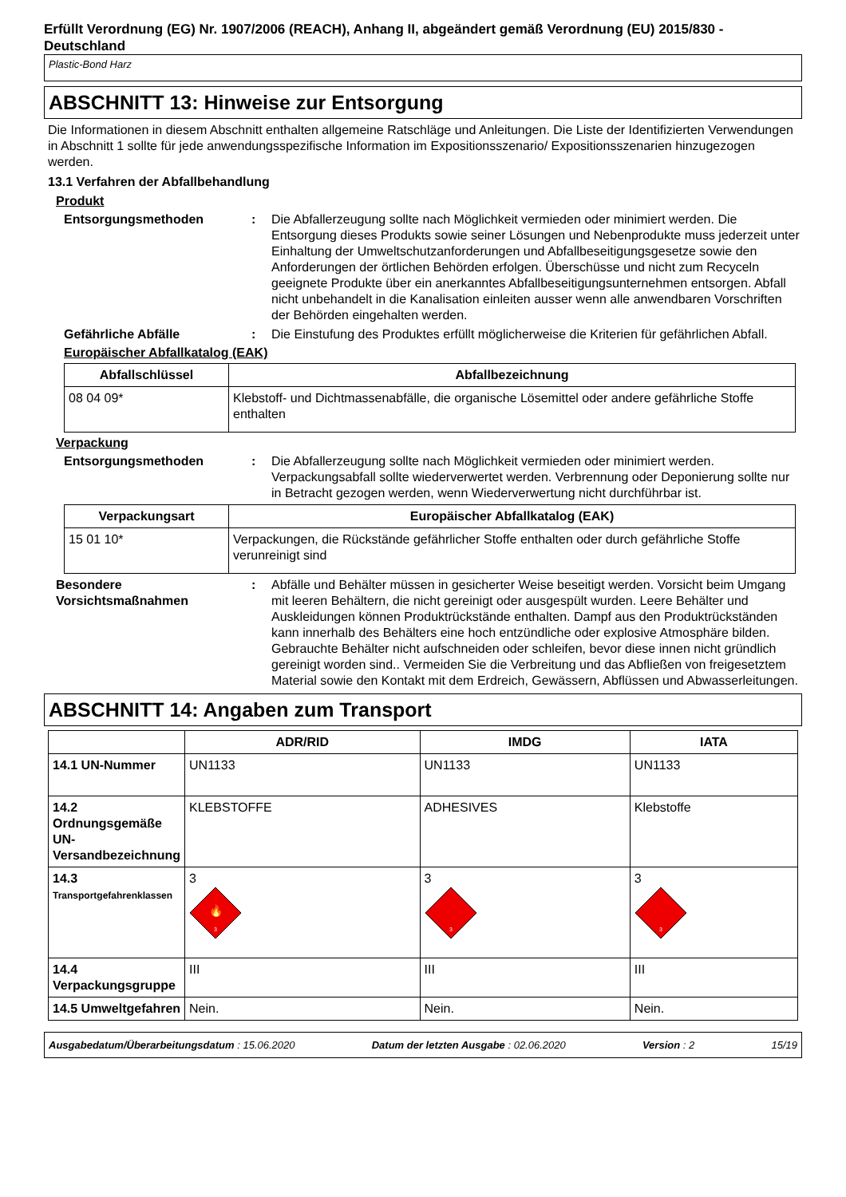Erfüllt Verordnung (EG) Nr. 1907/2006 (REACH), Anhang II, abgeändert gemäß Verordnung (EU) 2015/830 - Deutschland
Plastic-Bond Harz
ABSCHNITT 13: Hinweise zur Entsorgung
Die Informationen in diesem Abschnitt enthalten allgemeine Ratschläge und Anleitungen. Die Liste der Identifizierten Verwendungen in Abschnitt 1 sollte für jede anwendungsspezifische Information im Expositionsszenario/ Expositionsszenarien hinzugezogen werden.
13.1 Verfahren der Abfallbehandlung
Produkt
Entsorgungsmethoden : Die Abfallerzeugung sollte nach Möglichkeit vermieden oder minimiert werden. Die Entsorgung dieses Produkts sowie seiner Lösungen und Nebenprodukte muss jederzeit unter Einhaltung der Umweltschutzanforderungen und Abfallbeseitigungsgesetze sowie den Anforderungen der örtlichen Behörden erfolgen. Überschüsse und nicht zum Recyceln geeignete Produkte über ein anerkanntes Abfallbeseitigungsunternehmen entsorgen. Abfall nicht unbehandelt in die Kanalisation einleiten ausser wenn alle anwendbaren Vorschriften der Behörden eingehalten werden.
Gefährliche Abfälle : Die Einstufung des Produktes erfüllt möglicherweise die Kriterien für gefährlichen Abfall.
Europäischer Abfallkatalog (EAK)
| Abfallschlüssel | Abfallbezeichnung |
| --- | --- |
| 08 04 09* | Klebstoff- und Dichtmassenabfälle, die organische Lösemittel oder andere gefährliche Stoffe enthalten |
Verpackung
Entsorgungsmethoden : Die Abfallerzeugung sollte nach Möglichkeit vermieden oder minimiert werden. Verpackungsabfall sollte wiederverwertet werden. Verbrennung oder Deponierung sollte nur in Betracht gezogen werden, wenn Wiederverwertung nicht durchführbar ist.
| Verpackungsart | Europäischer Abfallkatalog (EAK) |
| --- | --- |
| 15 01 10* | Verpackungen, die Rückstände gefährlicher Stoffe enthalten oder durch gefährliche Stoffe verunreinigt sind |
Besondere Vorsichtsmaßnahmen
: Abfälle und Behälter müssen in gesicherter Weise beseitigt werden. Vorsicht beim Umgang mit leeren Behältern, die nicht gereinigt oder ausgespült wurden. Leere Behälter und Auskleidungen können Produktrückstände enthalten. Dampf aus den Produktrückständen kann innerhalb des Behälters eine hoch entzündliche oder explosive Atmosphäre bilden. Gebrauchte Behälter nicht aufschneiden oder schleifen, bevor diese innen nicht gründlich gereinigt worden sind.. Vermeiden Sie die Verbreitung und das Abfließen von freigesetztem Material sowie den Kontakt mit dem Erdreich, Gewässern, Abflüssen und Abwasserleitungen.
ABSCHNITT 14: Angaben zum Transport
| | ADR/RID | IMDG | IATA |
| --- | --- | --- | --- |
| 14.1 UN-Nummer | UN1133 | UN1133 | UN1133 |
| 14.2 Ordnungsgemäße UN-Versandbezeichnung | KLEBSTOFFE | ADHESIVES | Klebstoffe |
| 14.3 Transportgefahrenklassen | 3 🔥 3 | 3 3 | 3 3 |
| 14.4 Verpackungsgruppe | III | III | III |
| 14.5 Umweltgefahren | Nein. | Nein. | Nein. |
Ausgabedatum/Überarbeitungsdatum : 15.06.2020 Datum der letzten Ausgabe : 02.06.2020 Version : 2 15/19